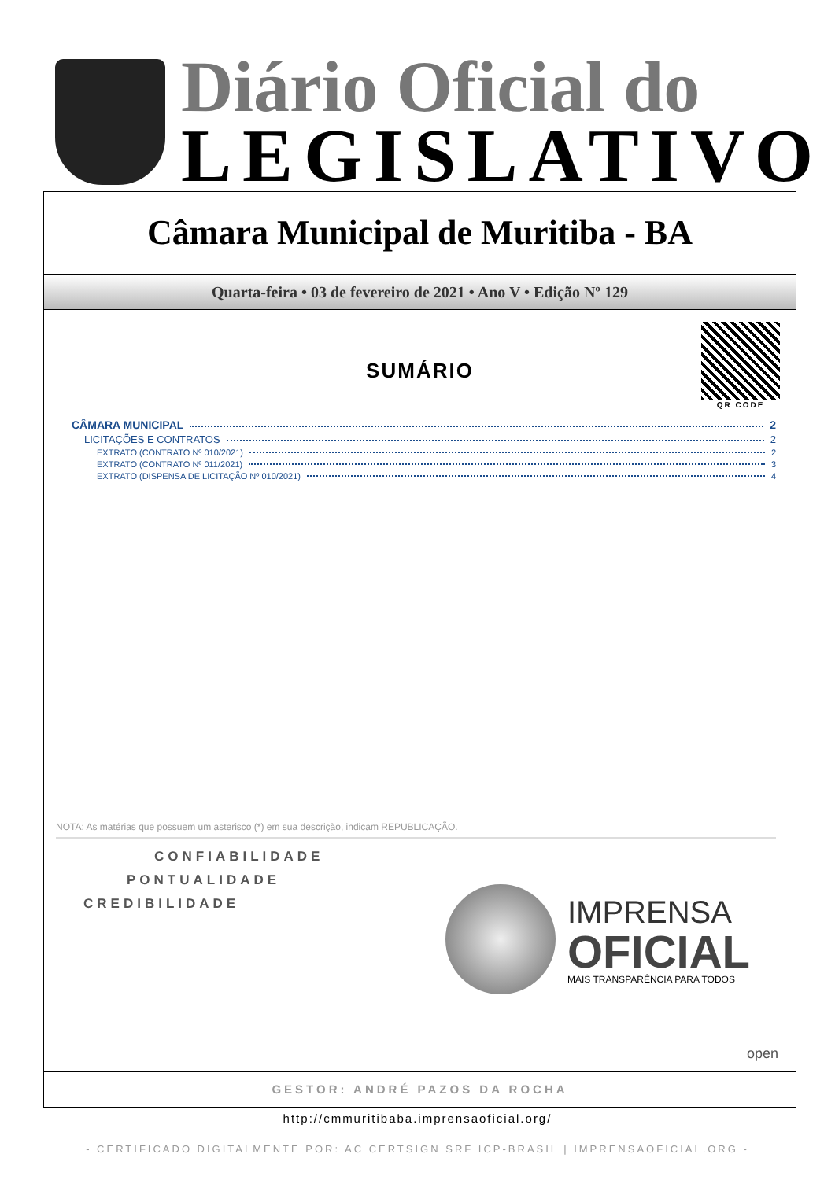Diário Oficial do
LEGISLATIVO
Câmara Municipal de Muritiba - BA
Quarta-feira • 03 de fevereiro de 2021 • Ano V • Edição Nº 129
QR CODE
SUMÁRIO
CÂMARA MUNICIPAL 2
LICITAÇÕES E CONTRATOS 2
EXTRATO (CONTRATO Nº 010/2021) 2
EXTRATO (CONTRATO Nº 011/2021) 3
EXTRATO (DISPENSA DE LICITAÇÃO Nº 010/2021) 4
NOTA: As matérias que possuem um asterisco (*) em sua descrição, indicam REPUBLICAÇÃO.
CONFIABILIDADE
PONTUALIDADE
CREDIBILIDADE
IMPRENSA
OFICIAL
MAIS TRANSPARÊNCIA PARA TODOS
open
GESTOR: ANDRÉ PAZOS DA ROCHA
http://cmmuritibaba.imprensaoficial.org/
- CERTIFICADO DIGITALMENTE POR: AC CERTSIGN SRF ICP-BRASIL | IMPRENSAOFICIAL.ORG -